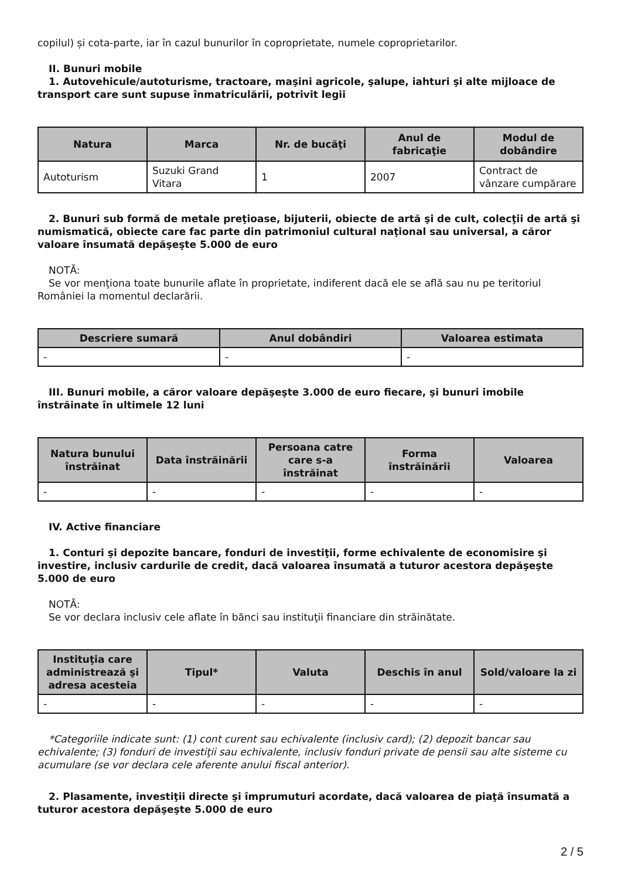copilul) și cota-parte, iar în cazul bunurilor în coproprietate, numele coproprietarilor.
II. Bunuri mobile
1. Autovehicule/autoturisme, tractoare, maşini agricole, şalupe, iahturi şi alte mijloace de transport care sunt supuse înmatriculării, potrivit legii
| Natura | Marca | Nr. de bucăţi | Anul de fabricaţie | Modul de dobândire |
| --- | --- | --- | --- | --- |
| Autoturism | Suzuki Grand Vitara | 1 | 2007 | Contract de vânzare cumpărare |
2. Bunuri sub formă de metale preţioase, bijuterii, obiecte de artă şi de cult, colecţii de artă şi numismatică, obiecte care fac parte din patrimoniul cultural naţional sau universal, a căror valoare însumată depăşeşte 5.000 de euro
NOTĂ:
Se vor menţiona toate bunurile aflate în proprietate, indiferent dacă ele se află sau nu pe teritoriul României la momentul declarării.
| Descriere sumară | Anul dobândiri | Valoarea estimata |
| --- | --- | --- |
| - | - | - |
III. Bunuri mobile, a căror valoare depăşeşte 3.000 de euro fiecare, şi bunuri imobile înstrăinate în ultimele 12 luni
| Natura bunului înstrăinat | Data înstrăinării | Persoana catre care s-a înstrăinat | Forma înstrăinării | Valoarea |
| --- | --- | --- | --- | --- |
| - | - | - | - | - |
IV. Active financiare
1. Conturi şi depozite bancare, fonduri de investiţii, forme echivalente de economisire şi investire, inclusiv cardurile de credit, dacă valoarea însumată a tuturor acestora depăşeşte 5.000 de euro
NOTĂ:
Se vor declara inclusiv cele aflate în bănci sau instituţii financiare din străinătate.
| Instituţia care administrează şi adresa acesteia | Tipul* | Valuta | Deschis în anul | Sold/valoare la zi |
| --- | --- | --- | --- | --- |
| - | - | - | - | - |
*Categoriile indicate sunt: (1) cont curent sau echivalente (inclusiv card); (2) depozit bancar sau echivalente; (3) fonduri de investiţii sau echivalente, inclusiv fonduri private de pensii sau alte sisteme cu acumulare (se vor declara cele aferente anului fiscal anterior).
2. Plasamente, investiţii directe şi împrumuturi acordate, dacă valoarea de piaţă însumată a tuturor acestora depăşeşte 5.000 de euro
2 / 5